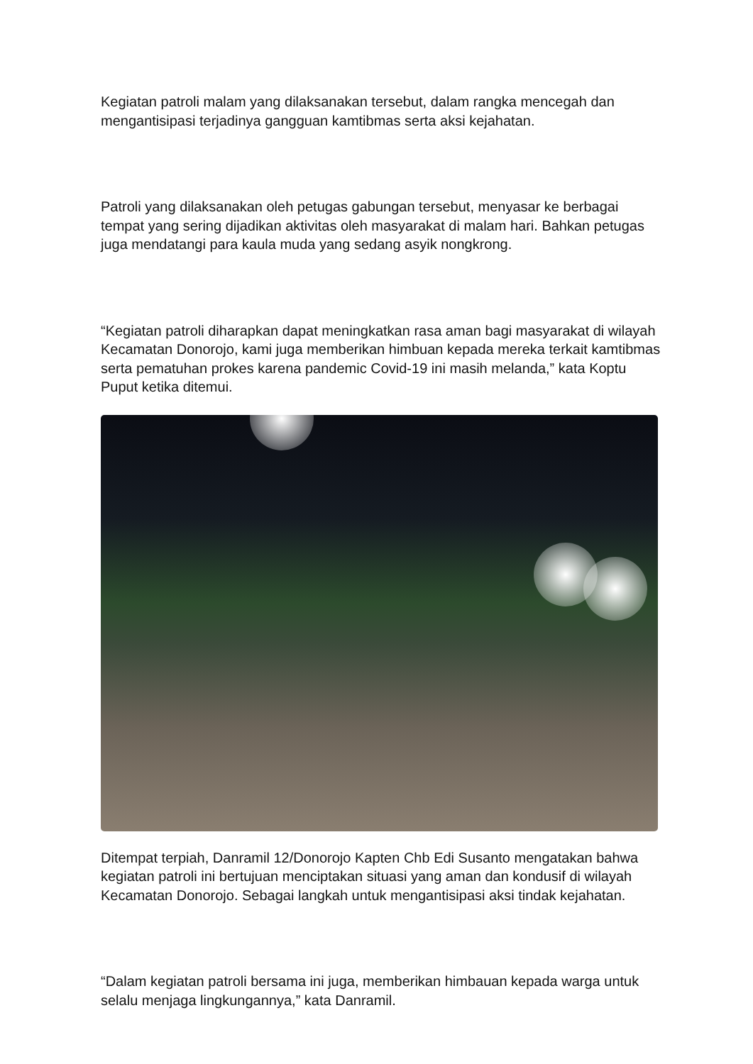Kegiatan patroli malam yang dilaksanakan tersebut, dalam rangka mencegah dan mengantisipasi terjadinya gangguan kamtibmas serta aksi kejahatan.
Patroli yang dilaksanakan oleh petugas gabungan tersebut, menyasar ke berbagai tempat yang sering dijadikan aktivitas oleh masyarakat di malam hari. Bahkan petugas juga mendatangi para kaula muda yang sedang asyik nongkrong.
“Kegiatan patroli diharapkan dapat meningkatkan rasa aman bagi masyarakat di wilayah Kecamatan Donorojo, kami juga memberikan himbuan kepada mereka terkait kamtibmas serta pematuhan prokes karena pandemic Covid-19 ini masih melanda,” kata Koptu Puput ketika ditemui.
Ditempat terpiah, Danramil 12/Donorojo Kapten Chb Edi Susanto mengatakan bahwa kegiatan patroli ini bertujuan menciptakan situasi yang aman dan kondusif di wilayah Kecamatan Donorojo. Sebagai langkah untuk mengantisipasi aksi tindak kejahatan.
“Dalam kegiatan patroli bersama ini juga, memberikan himbauan kepada warga untuk selalu menjaga lingkungannya,” kata Danramil.